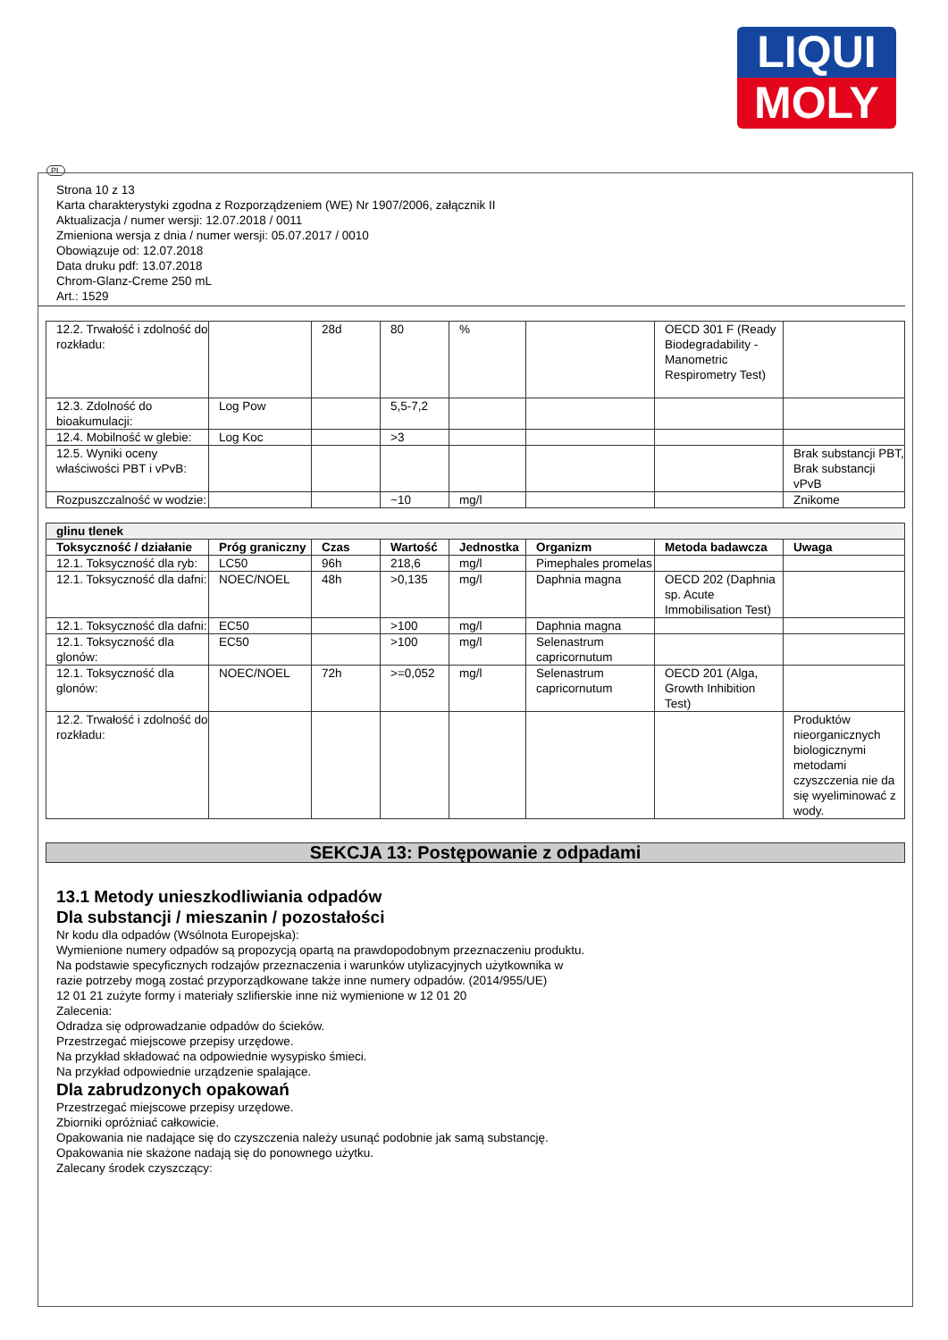LIQUI
MOLY
PL
Strona 10 z 13
Karta charakterystyki zgodna z Rozporządzeniem (WE) Nr 1907/2006, załącznik II
Aktualizacja / numer wersji: 12.07.2018 / 0011
Zmieniona wersja z dnia / numer wersji: 05.07.2017 / 0010
Obowiązuje od: 12.07.2018
Data druku pdf: 13.07.2018
Chrom-Glanz-Creme 250 mL
Art.: 1529
| 12.2. Trwałość i zdolność do rozkładu: | | 28d | 80 | % | | OECD 301 F (Ready Biodegradability - Manometric Respirometry Test) | |
| 12.3. Zdolność do bioakumulacji: | Log Pow | | 5,5-7,2 | | | | |
| 12.4. Mobilność w glebie: | Log Koc | | >3 | | | | |
| 12.5. Wyniki oceny właściwości PBT i vPvB: | | | | | | | Brak substancji PBT, Brak substancji vPvB |
| Rozpuszczalność w wodzie: | | | ~10 | mg/l | | | Znikome |
| glinu tlenek | | | | | | | |
| Toksyczność / działanie | Próg graniczny | Czas | Wartość | Jednostka | Organizm | Metoda badawcza | Uwaga |
| 12.1. Toksyczność dla ryb: | LC50 | 96h | 218,6 | mg/l | Pimephales promelas | | |
| 12.1. Toksyczność dla dafni: | NOEC/NOEL | 48h | >0,135 | mg/l | Daphnia magna | OECD 202 (Daphnia sp. Acute Immobilisation Test) | |
| 12.1. Toksyczność dla dafni: | EC50 | | >100 | mg/l | Daphnia magna | | |
| 12.1. Toksyczność dla glonów: | EC50 | | >100 | mg/l | Selenastrum capricornutum | | |
| 12.1. Toksyczność dla glonów: | NOEC/NOEL | 72h | >=0,052 | mg/l | Selenastrum capricornutum | OECD 201 (Alga, Growth Inhibition Test) | |
| 12.2. Trwałość i zdolność do rozkładu: | | | | | | | Produktów nieorganicznych biologicznymi metodami czyszczenia nie da się wyeliminować z wody. |
SEKCJA 13: Postępowanie z odpadami
13.1 Metody unieszkodliwiania odpadów
Dla substancji / mieszanin / pozostałości
Nr kodu dla odpadów (Wsólnota Europejska):
Wymienione numery odpadów są propozycją opartą na prawdopodobnym przeznaczeniu produktu.
Na podstawie specyficznych rodzajów przeznaczenia i warunków utylizacyjnych użytkownika w
razie potrzeby mogą zostać przyporządkowane także inne numery odpadów. (2014/955/UE)
12 01 21 zużyte formy i materiały szlifierskie inne niż wymienione w 12 01 20
Zalecenia:
Odradza się odprowadzanie odpadów do ścieków.
Przestrzegać miejscowe przepisy urzędowe.
Na przykład składować na odpowiednie wysypisko śmieci.
Na przykład odpowiednie urządzenie spalające.
Dla zabrudzonych opakowań
Przestrzegać miejscowe przepisy urzędowe.
Zbiorniki opróżniać całkowicie.
Opakowania nie nadające się do czyszczenia należy usunąć podobnie jak samą substancję.
Opakowania nie skażone nadają się do ponownego użytku.
Zalecany środek czyszczący: